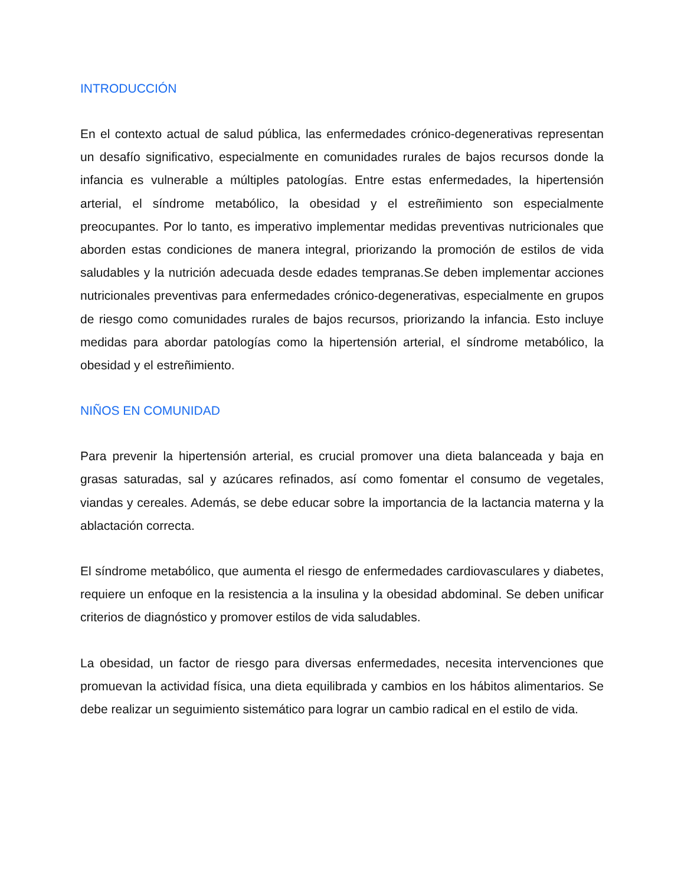INTRODUCCIÓN
En el contexto actual de salud pública, las enfermedades crónico-degenerativas representan un desafío significativo, especialmente en comunidades rurales de bajos recursos donde la infancia es vulnerable a múltiples patologías. Entre estas enfermedades, la hipertensión arterial, el síndrome metabólico, la obesidad y el estreñimiento son especialmente preocupantes. Por lo tanto, es imperativo implementar medidas preventivas nutricionales que aborden estas condiciones de manera integral, priorizando la promoción de estilos de vida saludables y la nutrición adecuada desde edades tempranas.Se deben implementar acciones nutricionales preventivas para enfermedades crónico-degenerativas, especialmente en grupos de riesgo como comunidades rurales de bajos recursos, priorizando la infancia. Esto incluye medidas para abordar patologías como la hipertensión arterial, el síndrome metabólico, la obesidad y el estreñimiento.
NIÑOS EN COMUNIDAD
Para prevenir la hipertensión arterial, es crucial promover una dieta balanceada y baja en grasas saturadas, sal y azúcares refinados, así como fomentar el consumo de vegetales, viandas y cereales. Además, se debe educar sobre la importancia de la lactancia materna y la ablactación correcta.
El síndrome metabólico, que aumenta el riesgo de enfermedades cardiovasculares y diabetes, requiere un enfoque en la resistencia a la insulina y la obesidad abdominal. Se deben unificar criterios de diagnóstico y promover estilos de vida saludables.
La obesidad, un factor de riesgo para diversas enfermedades, necesita intervenciones que promuevan la actividad física, una dieta equilibrada y cambios en los hábitos alimentarios. Se debe realizar un seguimiento sistemático para lograr un cambio radical en el estilo de vida.